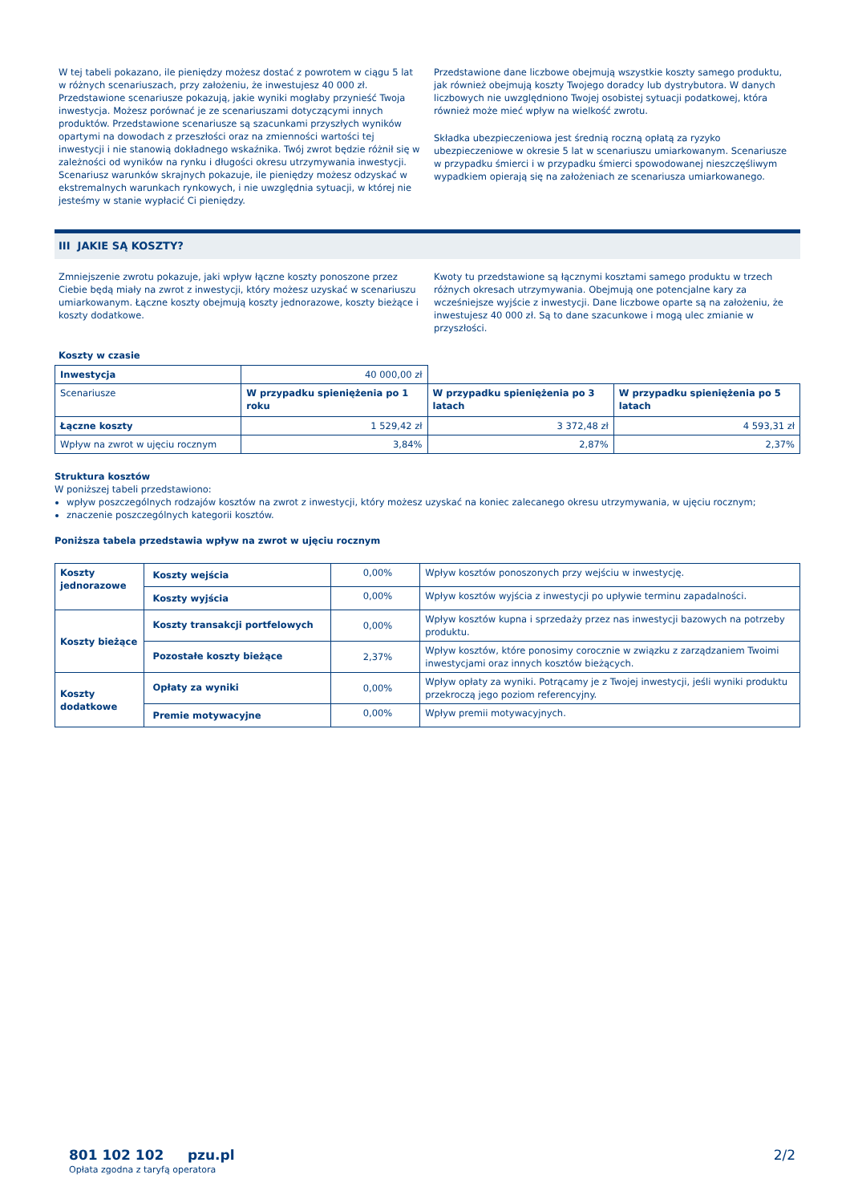W tej tabeli pokazano, ile pieniędzy możesz dostać z powrotem w ciągu 5 lat w różnych scenariuszach, przy założeniu, że inwestujesz 40 000 zł. Przedstawione scenariusze pokazują, jakie wyniki mogłaby przynieść Twoja inwestycja. Możesz porównać je ze scenariuszami dotyczącymi innych produktów. Przedstawione scenariusze są szacunkami przyszłych wyników opartymi na dowodach z przeszłości oraz na zmienności wartości tej inwestycji i nie stanowią dokładnego wskaźnika. Twój zwrot będzie różnił się w zależności od wyników na rynku i długości okresu utrzymywania inwestycji. Scenariusz warunków skrajnych pokazuje, ile pieniędzy możesz odzyskać w ekstremalnych warunkach rynkowych, i nie uwzględnia sytuacji, w której nie jesteśmy w stanie wypłacić Ci pieniędzy.
Przedstawione dane liczbowe obejmują wszystkie koszty samego produktu, jak również obejmują koszty Twojego doradcy lub dystrybutora. W danych liczbowych nie uwzględniono Twojej osobistej sytuacji podatkowej, która również może mieć wpływ na wielkość zwrotu.
Składka ubezpieczeniowa jest średnią roczną opłatą za ryzyko ubezpieczeniowe w okresie 5 lat w scenariuszu umiarkowanym. Scenariusze w przypadku śmierci i w przypadku śmierci spowodowanej nieszczęśliwym wypadkiem opierają się na założeniach ze scenariusza umiarkowanego.
III JAKIE SĄ KOSZTY?
Zmniejszenie zwrotu pokazuje, jaki wpływ łączne koszty ponoszone przez Ciebie będą miały na zwrot z inwestycji, który możesz uzyskać w scenariuszu umiarkowanym. Łączne koszty obejmują koszty jednorazowe, koszty bieżące i koszty dodatkowe.
Kwoty tu przedstawione są łącznymi kosztami samego produktu w trzech różnych okresach utrzymywania. Obejmują one potencjalne kary za wcześniejsze wyjście z inwestycji. Dane liczbowe oparte są na założeniu, że inwestujesz 40 000 zł. Są to dane szacunkowe i mogą ulec zmianie w przyszłości.
Koszty w czasie
| Inwestycja | 40 000,00 zł | | |
| Scenariusze | W przypadku spieniężenia po 1 roku | W przypadku spieniężenia po 3 latach | W przypadku spieniężenia po 5 latach |
| Łączne koszty | 1 529,42 zł | 3 372,48 zł | 4 593,31 zł |
| Wpływ na zwrot w ujęciu rocznym | 3,84% | 2,87% | 2,37% |
Struktura kosztów
W poniższej tabeli przedstawiono:
wpływ poszczególnych rodzajów kosztów na zwrot z inwestycji, który możesz uzyskać na koniec zalecanego okresu utrzymywania, w ujęciu rocznym;
znaczenie poszczególnych kategorii kosztów.
Poniższa tabela przedstawia wpływ na zwrot w ujęciu rocznym
| Koszty jednorazowe | Koszty wejścia | 0,00% | Wpływ kosztów ponoszonych przy wejściu w inwestycję. |
| | Koszty wyjścia | 0,00% | Wpływ kosztów wyjścia z inwestycji po upływie terminu zapadalności. |
| Koszty bieżące | Koszty transakcji portfelowych | 0,00% | Wpływ kosztów kupna i sprzedaży przez nas inwestycji bazowych na potrzeby produktu. |
| | Pozostałe koszty bieżące | 2,37% | Wpływ kosztów, które ponosimy corocznie w związku z zarządzaniem Twoimi inwestycjami oraz innych kosztów bieżących. |
| Koszty dodatkowe | Opłaty za wyniki | 0,00% | Wpływ opłaty za wyniki. Potrącamy je z Twojej inwestycji, jeśli wyniki produktu przekroczą jego poziom referencyjny. |
| | Premie motywacyjne | 0,00% | Wpływ premii motywacyjnych. |
801 102 102 pzu.pl
Opłata zgodna z taryfą operatora
2/2